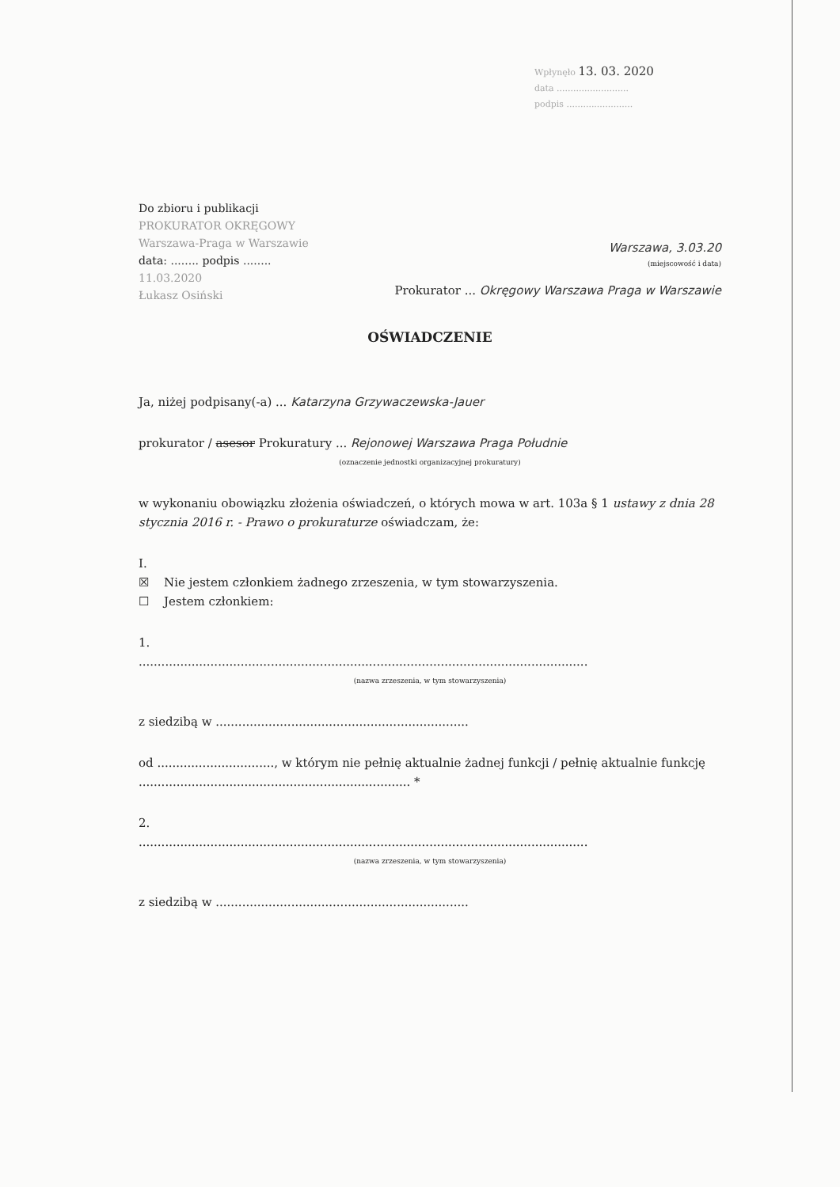Wpłynęło 13. 03. 2020
data ..........................
podpis ........................
Do zbioru i publikacji
PROKURATOR OKRĘGOWY
Warszawa-Praga w Warszawie
data: ........ podpis ........
11.03.2020
Łukasz Osiński
Warszawa, 3.03.20
(miejscowość i data)
Prokurator ... Okręgowy Warszawa Praga w Warszawie
OŚWIADCZENIE
Ja, niżej podpisany(-a) ... Katarzyna Grzywaczewska-Jauer
prokurator / asesor Prokuratury ... Rejonowej Warszawa Praga Południe
(oznaczenie jednostki organizacyjnej prokuratury)
w wykonaniu obowiązku złożenia oświadczeń, o których mowa w art. 103a § 1 ustawy z dnia 28 stycznia 2016 r. - Prawo o prokuraturze oświadczam, że:
I.
☒ Nie jestem członkiem żadnego zrzeszenia, w tym stowarzyszenia.
☐ Jestem członkiem:
1.
.......................................................................................................................
(nazwa zrzeszenia, w tym stowarzyszenia)
z siedzibą w ...................................................................
od ..............................., w którym nie pełnię aktualnie żadnej funkcji / pełnię aktualnie funkcję ........................................................................ *
2.
.......................................................................................................................
(nazwa zrzeszenia, w tym stowarzyszenia)
z siedzibą w ...................................................................